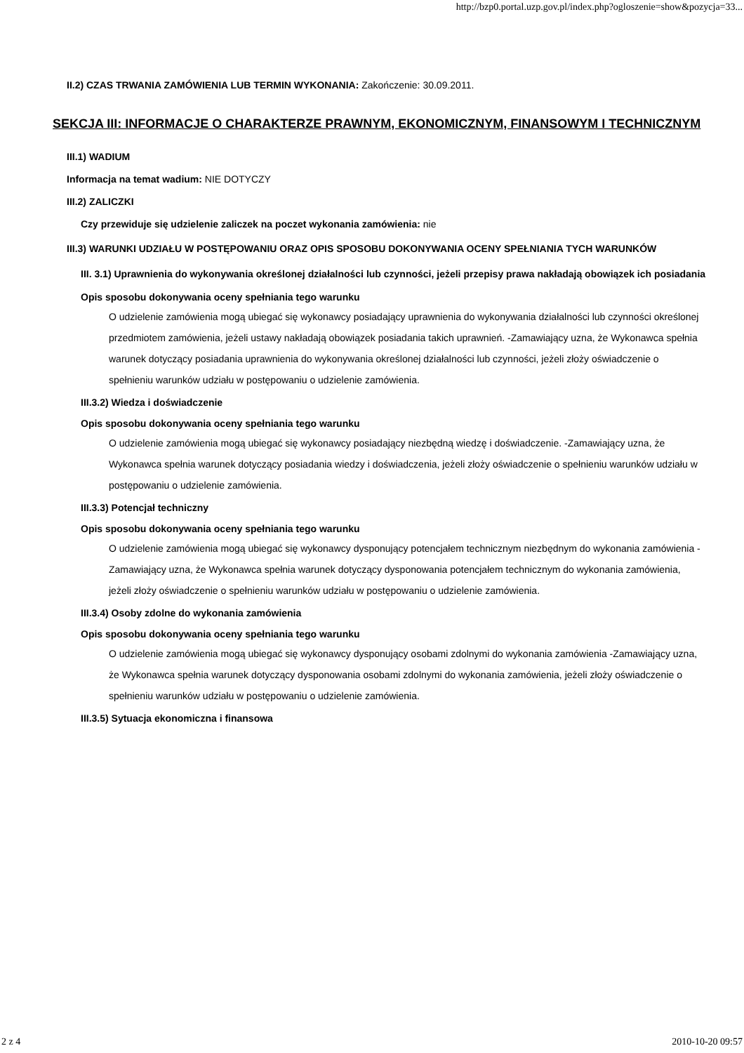http://bzp0.portal.uzp.gov.pl/index.php?ogloszenie=show&pozycja=33...
II.2) CZAS TRWANIA ZAMÓWIENIA LUB TERMIN WYKONANIA: Zakończenie: 30.09.2011.
SEKCJA III: INFORMACJE O CHARAKTERZE PRAWNYM, EKONOMICZNYM, FINANSOWYM I TECHNICZNYM
III.1) WADIUM
Informacja na temat wadium: NIE DOTYCZY
III.2) ZALICZKI
Czy przewiduje się udzielenie zaliczek na poczet wykonania zamówienia: nie
III.3) WARUNKI UDZIAŁU W POSTĘPOWANIU ORAZ OPIS SPOSOBU DOKONYWANIA OCENY SPEŁNIANIA TYCH WARUNKÓW
III. 3.1) Uprawnienia do wykonywania określonej działalności lub czynności, jeżeli przepisy prawa nakładają obowiązek ich posiadania
Opis sposobu dokonywania oceny spełniania tego warunku
O udzielenie zamówienia mogą ubiegać się wykonawcy posiadający uprawnienia do wykonywania działalności lub czynności określonej przedmiotem zamówienia, jeżeli ustawy nakładają obowiązek posiadania takich uprawnień. -Zamawiający uzna, że Wykonawca spełnia warunek dotyczący posiadania uprawnienia do wykonywania określonej działalności lub czynności, jeżeli złoży oświadczenie o spełnieniu warunków udziału w postępowaniu o udzielenie zamówienia.
III.3.2) Wiedza i doświadczenie
Opis sposobu dokonywania oceny spełniania tego warunku
O udzielenie zamówienia mogą ubiegać się wykonawcy posiadający niezbędną wiedzę i doświadczenie. -Zamawiający uzna, że Wykonawca spełnia warunek dotyczący posiadania wiedzy i doświadczenia, jeżeli złoży oświadczenie o spełnieniu warunków udziału w postępowaniu o udzielenie zamówienia.
III.3.3) Potencjał techniczny
Opis sposobu dokonywania oceny spełniania tego warunku
O udzielenie zamówienia mogą ubiegać się wykonawcy dysponujący potencjałem technicznym niezbędnym do wykonania zamówienia -Zamawiający uzna, że Wykonawca spełnia warunek dotyczący dysponowania potencjałem technicznym do wykonania zamówienia, jeżeli złoży oświadczenie o spełnieniu warunków udziału w postępowaniu o udzielenie zamówienia.
III.3.4) Osoby zdolne do wykonania zamówienia
Opis sposobu dokonywania oceny spełniania tego warunku
O udzielenie zamówienia mogą ubiegać się wykonawcy dysponujący osobami zdolnymi do wykonania zamówienia -Zamawiający uzna, że Wykonawca spełnia warunek dotyczący dysponowania osobami zdolnymi do wykonania zamówienia, jeżeli złoży oświadczenie o spełnieniu warunków udziału w postępowaniu o udzielenie zamówienia.
III.3.5) Sytuacja ekonomiczna i finansowa
2 z 4 2010-10-20 09:57